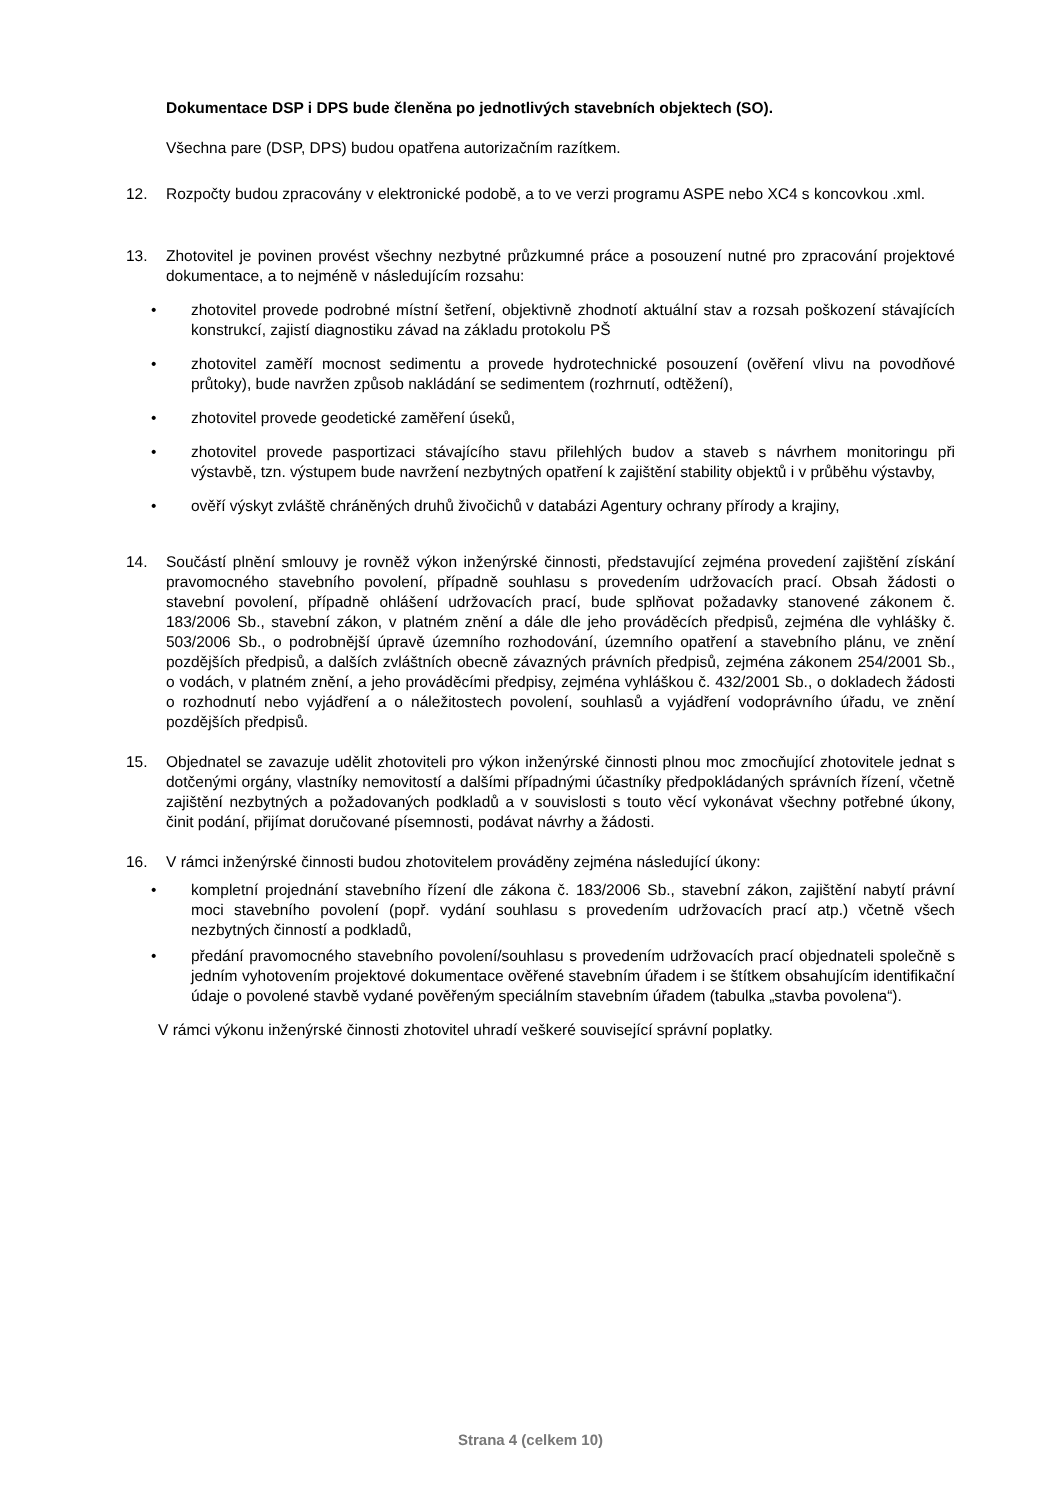Dokumentace DSP i DPS bude členěna po jednotlivých stavebních objektech (SO).
Všechna pare (DSP, DPS) budou opatřena autorizačním razítkem.
12. Rozpočty budou zpracovány v elektronické podobě, a to ve verzi programu ASPE nebo XC4 s koncovkou .xml.
13. Zhotovitel je povinen provést všechny nezbytné průzkumné práce a posouzení nutné pro zpracování projektové dokumentace, a to nejméně v následujícím rozsahu:
• zhotovitel provede podrobné místní šetření, objektivně zhodnotí aktuální stav a rozsah poškození stávajících konstrukcí, zajistí diagnostiku závad na základu protokolu PŠ
• zhotovitel zaměří mocnost sedimentu a provede hydrotechnické posouzení (ověření vlivu na povodňové průtoky), bude navržen způsob nakládání se sedimentem (rozhrnutí, odtěžení),
• zhotovitel provede geodetické zaměření úseků,
• zhotovitel provede pasportizaci stávajícího stavu přilehlých budov a staveb s návrhem monitoringu při výstavbě, tzn. výstupem bude navržení nezbytných opatření k zajištění stability objektů i v průběhu výstavby,
• ověří výskyt zvláště chráněných druhů živočichů v databázi Agentury ochrany přírody a krajiny,
14. Součástí plnění smlouvy je rovněž výkon inženýrské činnosti, představující zejména provedení zajištění získání pravomocného stavebního povolení, případně souhlasu s provedením udržovacích prací. Obsah žádosti o stavební povolení, případně ohlášení udržovacích prací, bude splňovat požadavky stanovené zákonem č. 183/2006 Sb., stavební zákon, v platném znění a dále dle jeho prováděcích předpisů, zejména dle vyhlášky č. 503/2006 Sb., o podrobnější úpravě územního rozhodování, územního opatření a stavebního plánu, ve znění pozdějších předpisů, a dalších zvláštních obecně závazných právních předpisů, zejména zákonem 254/2001 Sb., o vodách, v platném znění, a jeho prováděcími předpisy, zejména vyhláškou č. 432/2001 Sb., o dokladech žádosti o rozhodnutí nebo vyjádření a o náležitostech povolení, souhlasů a vyjádření vodoprávního úřadu, ve znění pozdějších předpisů.
15. Objednatel se zavazuje udělit zhotoviteli pro výkon inženýrské činnosti plnou moc zmocňující zhotovitele jednat s dotčenými orgány, vlastníky nemovitostí a dalšími případnými účastníky předpokládaných správních řízení, včetně zajištění nezbytných a požadovaných podkladů a v souvislosti s touto věcí vykonávat všechny potřebné úkony, činit podání, přijímat doručované písemnosti, podávat návrhy a žádosti.
16. V rámci inženýrské činnosti budou zhotovitelem prováděny zejména následující úkony:
• kompletní projednání stavebního řízení dle zákona č. 183/2006 Sb., stavební zákon, zajištění nabytí právní moci stavebního povolení (popř. vydání souhlasu s provedením udržovacích prací atp.) včetně všech nezbytných činností a podkladů,
• předání pravomocného stavebního povolení/souhlasu s provedením udržovacích prací objednateli společně s jedním vyhotovením projektové dokumentace ověřené stavebním úřadem i se štítkem obsahujícím identifikační údaje o povolené stavbě vydané pověřeným speciálním stavebním úřadem (tabulka „stavba povolena“).
V rámci výkonu inženýrské činnosti zhotovitel uhradí veškeré související správní poplatky.
Strana 4 (celkem 10)